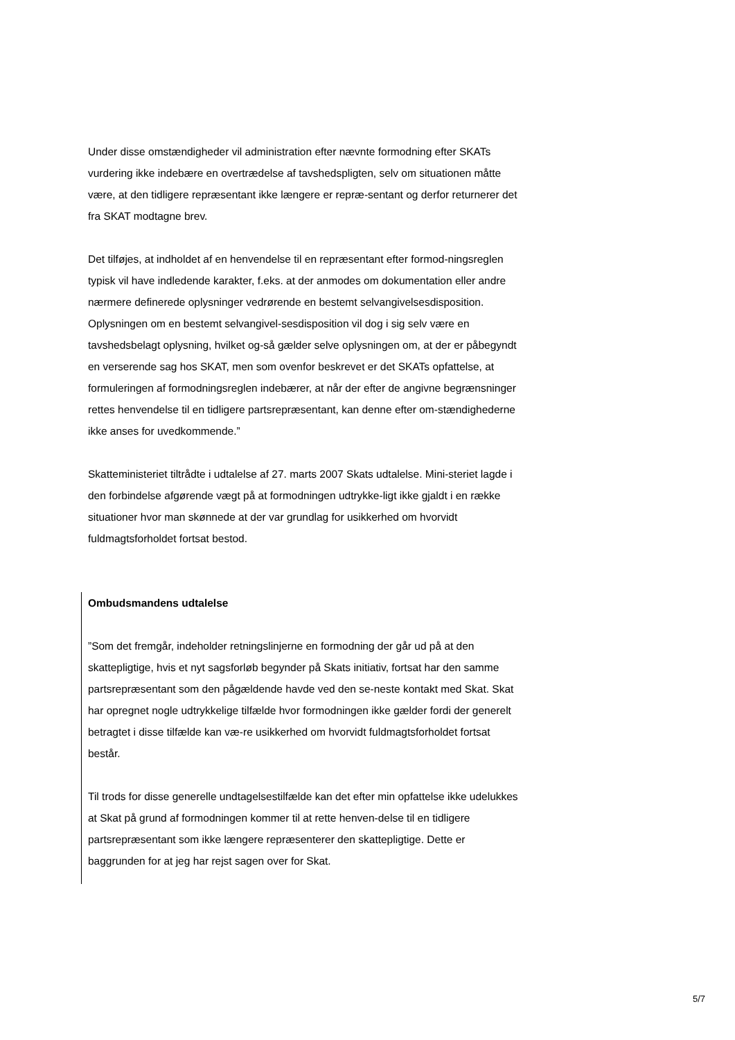Under disse omstændigheder vil administration efter nævnte formodning efter SKATs vurdering ikke indebære en overtrædelse af tavshedspligten, selv om situationen måtte være, at den tidligere repræsentant ikke længere er repræ-sentant og derfor returnerer det fra SKAT modtagne brev.
Det tilføjes, at indholdet af en henvendelse til en repræsentant efter formod-ningsreglen typisk vil have indledende karakter, f.eks. at der anmodes om dokumentation eller andre nærmere definerede oplysninger vedrørende en bestemt selvangivelsesdisposition. Oplysningen om en bestemt selvangivel-sesdisposition vil dog i sig selv være en tavshedsbelagt oplysning, hvilket og-så gælder selve oplysningen om, at der er påbegyndt en verserende sag hos SKAT, men som ovenfor beskrevet er det SKATs opfattelse, at formuleringen af formodningsreglen indebærer, at når der efter de angivne begrænsninger rettes henvendelse til en tidligere partsrepræsentant, kan denne efter om-stændighederne ikke anses for uvedkommende.”
Skatteministeriet tiltrådte i udtalelse af 27. marts 2007 Skats udtalelse. Mini-steriet lagde i den forbindelse afgørende vægt på at formodningen udtrykke-ligt ikke gjaldt i en række situationer hvor man skønnede at der var grundlag for usikkerhed om hvorvidt fuldmagtsforholdet fortsat bestod.
Ombudsmandens udtalelse
”Som det fremgår, indeholder retningslinjerne en formodning der går ud på at den skattepligtige, hvis et nyt sagsforløb begynder på Skats initiativ, fortsat har den samme partsrepræsentant som den pågældende havde ved den se-neste kontakt med Skat. Skat har opregnet nogle udtrykkelige tilfælde hvor formodningen ikke gælder fordi der generelt betragtet i disse tilfælde kan væ-re usikkerhed om hvorvidt fuldmagtsforholdet fortsat består.
Til trods for disse generelle undtagelsestilfælde kan det efter min opfattelse ikke udelukkes at Skat på grund af formodningen kommer til at rette henven-delse til en tidligere partsrepræsentant som ikke længere repræsenterer den skattepligtige. Dette er baggrunden for at jeg har rejst sagen over for Skat.
5/7